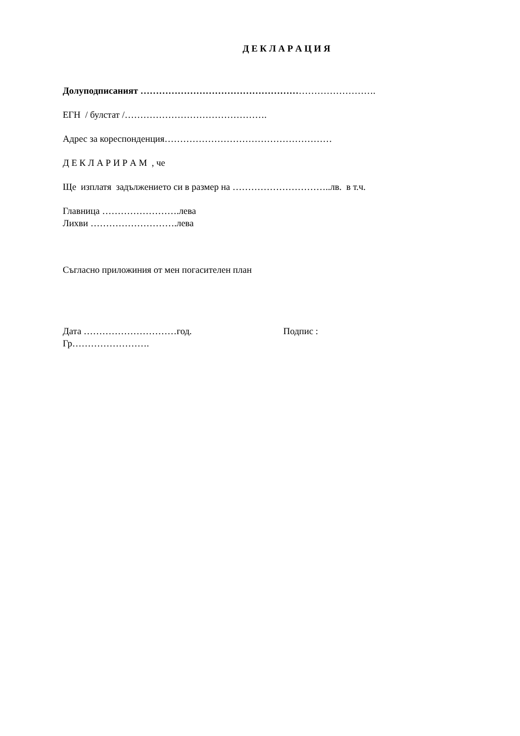Д Е К Л А Р А Ц И Я
Долуподписаният ………………………………………………………………….
ЕГН / булстат /……………………………………….
Адрес за кореспонденция………………………………………………
Д Е К Л А Р И Р А М , че
Ще изплатя задължението си в размер на …………………………..лв. в т.ч.
Главница …………………….лева
Лихви ……………………….лева
Съгласно приложиния от мен погасителен план
Дата …………………………год. Подпис :
Гр…………………….